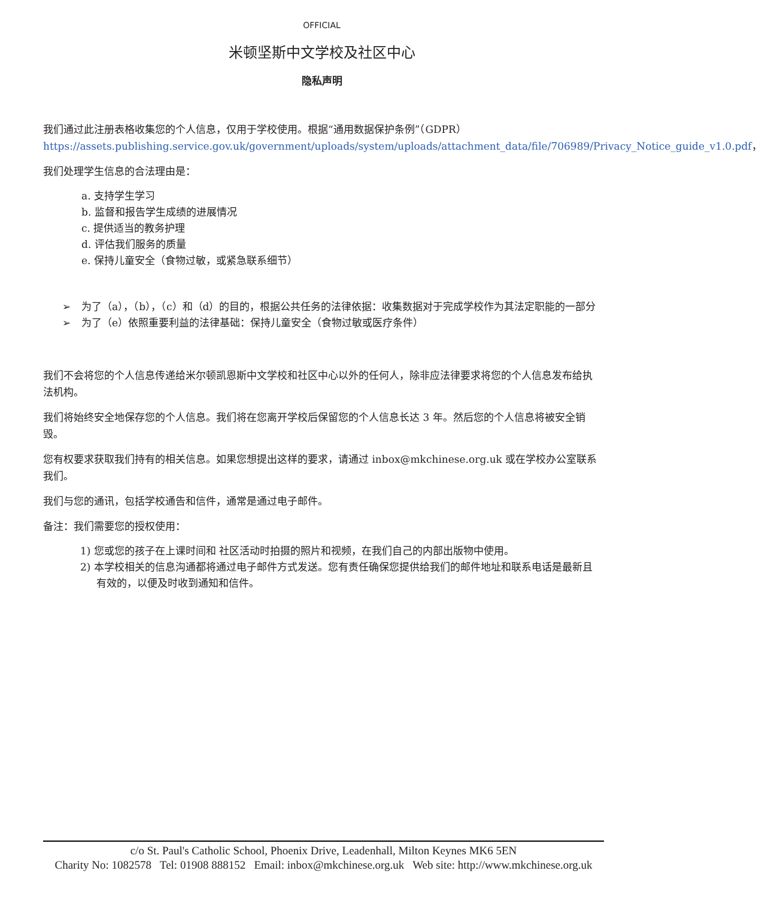OFFICIAL
米顿坚斯中文学校及社区中心
隐私声明
我们通过此注册表格收集您的个人信息，仅用于学校使用。根据“通用数据保护条例”（GDPR） https://assets.publishing.service.gov.uk/government/uploads/system/uploads/attachment_data/file/706989/Privacy_Notice_guide_v1.0.pdf，
我们处理学生信息的合法理由是：
a. 支持学生学习
b. 监督和报告学生成绩的进展情况
c. 提供适当的教务护理
d. 评估我们服务的质量
e. 保持儿童安全（食物过敏，或紧急联系细节）
➢ 为了（a），（b），（c）和（d）的目的，根据公共任务的法律依据：收集数据对于完成学校作为其法定职能的一部分
➢ 为了（e）依照重要利益的法律基础：保持儿童安全（食物过敏或医疗条件）
我们不会将您的个人信息传递给米尔顿凯恩斯中文学校和社区中心以外的任何人，除非应法律要求将您的个人信息发布给执法机构。
我们将始终安全地保存您的个人信息。我们将在您离开学校后保留您的个人信息长达 3 年。然后您的个人信息将被安全销毁。
您有权要求获取我们持有的相关信息。如果您想提出这样的要求，请通过 inbox@mkchinese.org.uk 或在学校办公室联系我们。
我们与您的通讯，包括学校通告和信件，通常是通过电子邮件。
备注：我们需要您的授权使用：
1) 您或您的孩子在上课时间和 社区活动时拍摄的照片和视频，在我们自己的内部出版物中使用。
2) 本学校相关的信息沟通都将通过电子邮件方式发送。您有责任确保您提供给我们的邮件地址和联系电话是最新且有效的，以便及时收到通知和信件。
c/o St. Paul's Catholic School, Phoenix Drive, Leadenhall, Milton Keynes MK6 5EN
Charity No: 1082578 Tel: 01908 888152 Email: inbox@mkchinese.org.uk Web site: http://www.mkchinese.org.uk